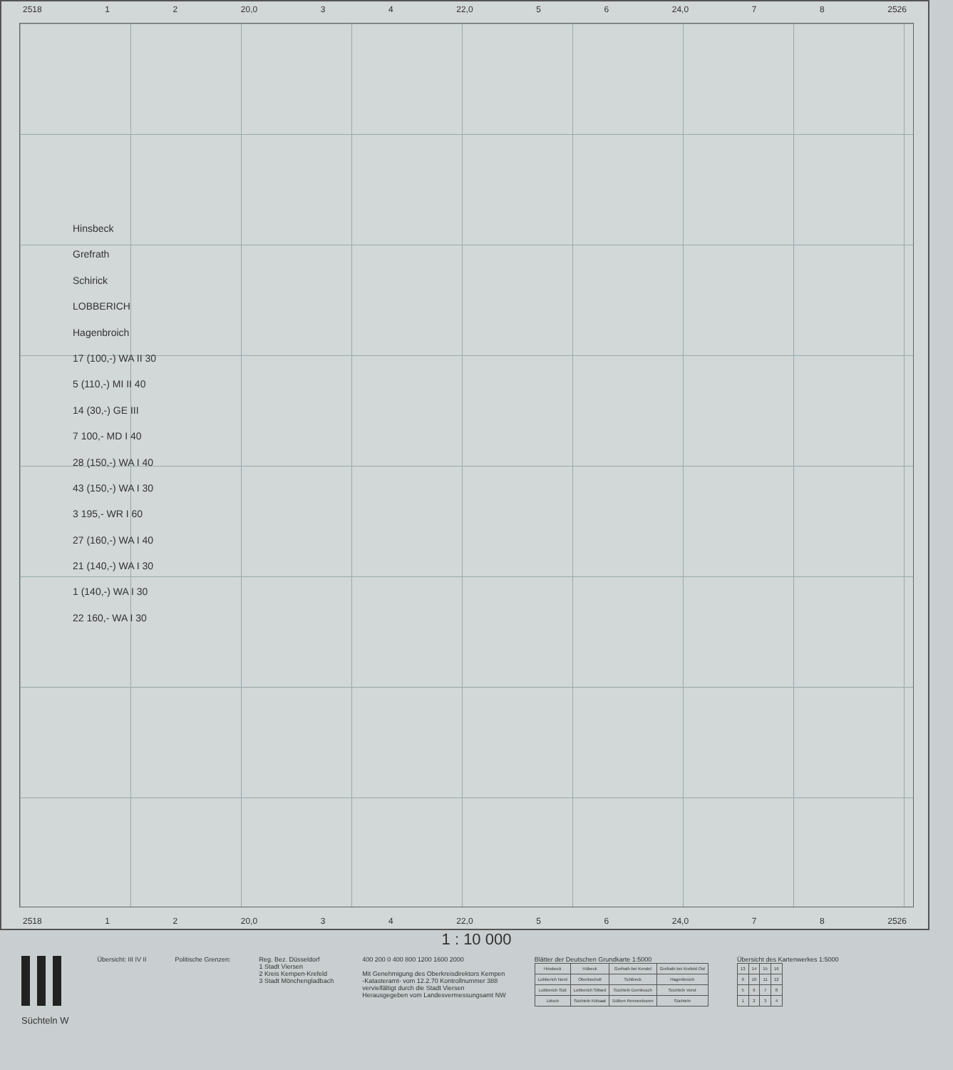2518 1 2 20,0 3 4 22,0 5 6 24,0 7 8 2526
Hinsbeck
Grefrath
Schirick
LOBBERICH
Hagenbroich
17 (100,-) WA II 30
5 (110,-) MI II 40
14 (30,-) GE III
7 100,- MD I 40
28 (150,-) WA I 40
43 (150,-) WA I 30
3 195,- WR I 60
27 (160,-) WA I 40
21 (140,-) WA I 30
1 (140,-) WA I 30
22 160,- WA I 30
2518 1 2 20,0 3 4 22,0 5 6 24,0 7 8 2526
1 : 10 000
Süchteln W
Übersicht: III IV II Politische Grenzen: Reg. Bez. Düsseldorf
1 Stadt Viersen
2 Kreis Kempen-Krefeld
3 Stadt Mönchengladbach
400 200 0 400 800 1200 1600 2000
Mit Genehmigung des Oberkreisdirektors Kempen
-Katasteramt- vom 12.2.70 Kontrollnummer 388
vervielfältigt durch die Stadt Viersen
Herausgegeben vom Landesvermessungsamt NW
Blätter der Deutschen Grundkarte 1:5000
| Hinsbeck | Hübeck | Grefrath bei Kendel | Grefrath bei Krefeld Ost |
| Lobberich Nord | Oberbocholt | Schibeck | Hagenbroich |
| Lobberich Süd | Lobberich Sittard | Süchteln Dornbusch | Süchteln Vorst |
| Lötsch | Süchteln Kölsaat | Dülken Renneekoven | Süchteln |
Übersicht des Kartenwerkes 1:5000
| 13 | 14 | 15 | 16 |
| 9 | 10 | 11 | 12 |
| 5 | 6 | 7 | 8 |
| 1 | 2 | 3 | 4 |